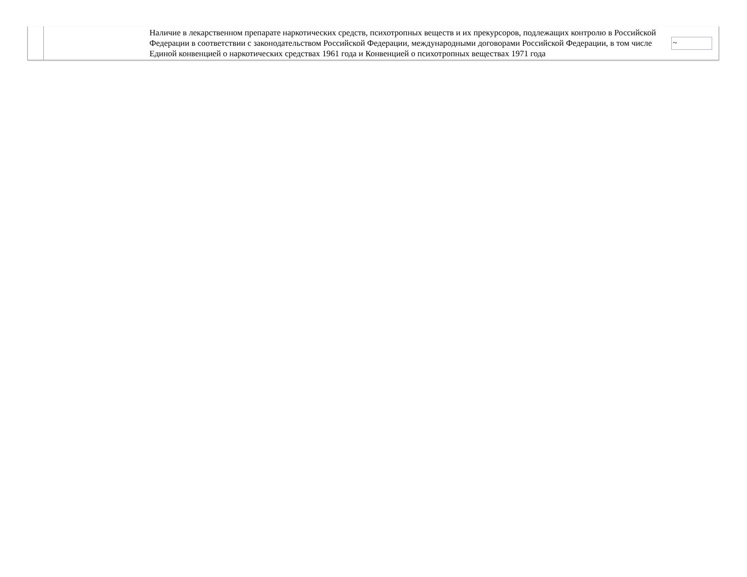| | | Наличие в лекарственном препарате наркотических средств, психотропных веществ и их прекурсоров, подлежащих контролю в Российской Федерации в соответствии с законодательством Российской Федерации, международными договорами Российской Федерации, в том числе Единой конвенцией о наркотических средствах 1961 года и Конвенцией о психотропных веществах 1971 года | ~ |